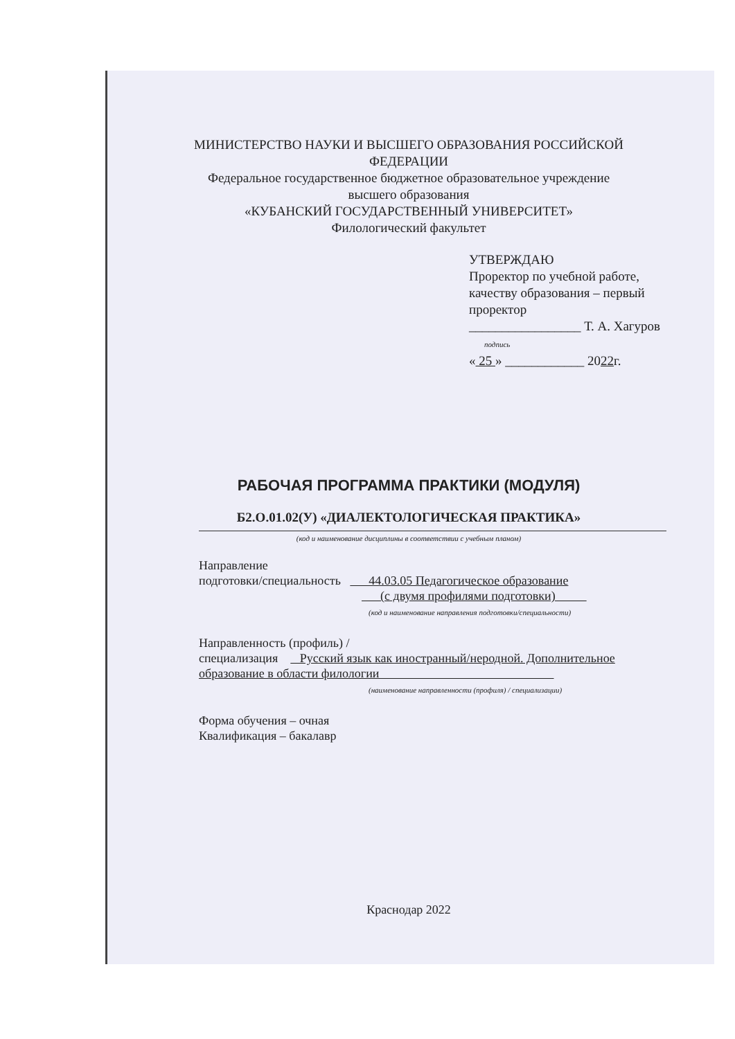МИНИСТЕРСТВО НАУКИ И ВЫСШЕГО ОБРАЗОВАНИЯ РОССИЙСКОЙ
ФЕДЕРАЦИИ
Федеральное государственное бюджетное образовательное учреждение
высшего образования
«КУБАНСКИЙ ГОСУДАРСТВЕННЫЙ УНИВЕРСИТЕТ»
Филологический факультет
УТВЕРЖДАЮ
Проректор по учебной работе,
качеству образования – первый
проректор
_________________ Т. А. Хагуров
подпись
« 25 » ____________ 2022г.
РАБОЧАЯ ПРОГРАММА ПРАКТИКИ (МОДУЛЯ)
Б2.О.01.02(У) «ДИАЛЕКТОЛОГИЧЕСКАЯ ПРАКТИКА»
(код и наименование дисциплины в соответствии с учебным планом)
Направление
подготовки/специальность 44.03.05 Педагогическое образование
(с двумя профилями подготовки)
(код и наименование направления подготовки/специальности)
Направленность (профиль) /
специализация Русский язык как иностранный/неродной. Дополнительное
образование в области филологии
(наименование направленности (профиля) / специализации)
Форма обучения – очная
Квалификация – бакалавр
Краснодар 2022